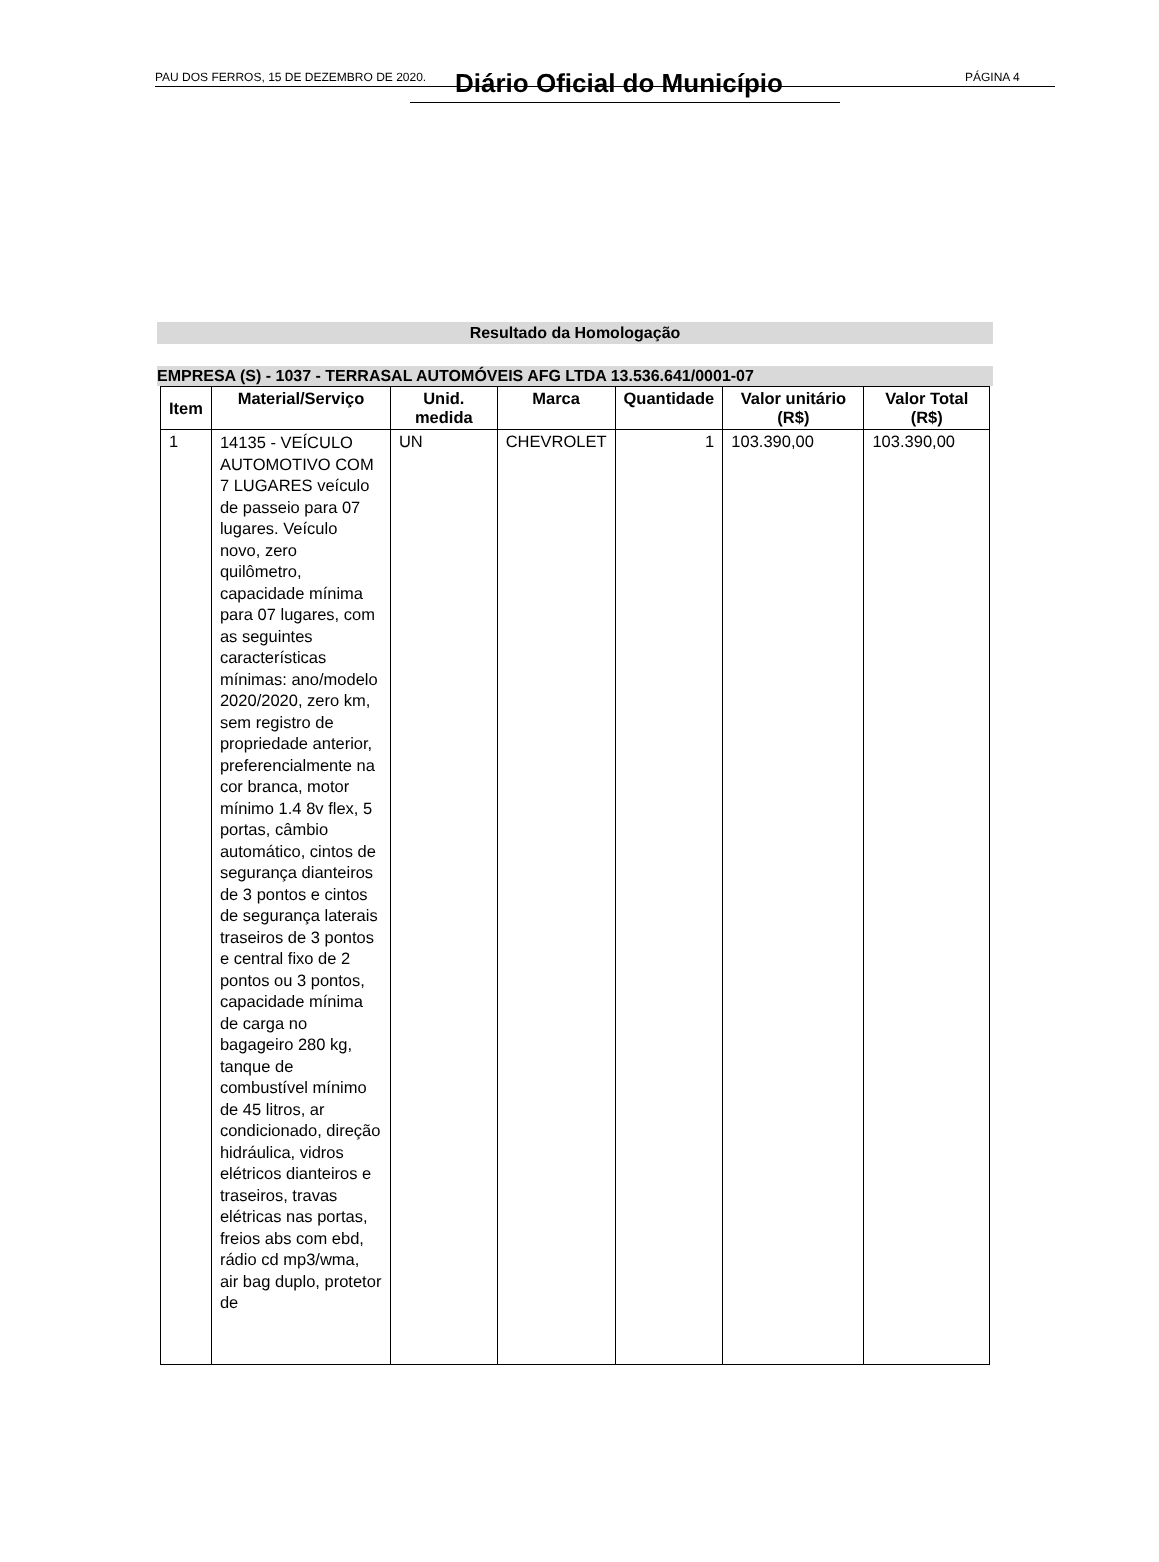PAU DOS FERROS, 15 DE DEZEMBRO DE 2020. Diário Oficial do Município PÁGINA 4
Resultado da Homologação
EMPRESA (S) - 1037 - TERRASAL AUTOMÓVEIS AFG LTDA 13.536.641/0001-07
| Item | Material/Serviço | Unid. medida | Marca | Quantidade | Valor unitário (R$) | Valor Total (R$) |
| --- | --- | --- | --- | --- | --- | --- |
| 1 | 14135 - VEÍCULO AUTOMOTIVO COM 7 LUGARES veículo de passeio para 07 lugares. Veículo novo, zero quilômetro, capacidade mínima para 07 lugares, com as seguintes características mínimas: ano/modelo 2020/2020, zero km, sem registro de propriedade anterior, preferencialmente na cor branca, motor mínimo 1.4 8v flex, 5 portas, câmbio automático, cintos de segurança dianteiros de 3 pontos e cintos de segurança laterais traseiros de 3 pontos e central fixo de 2 pontos ou 3 pontos, capacidade mínima de carga no bagageiro 280 kg, tanque de combustível mínimo de 45 litros, ar condicionado, direção hidráulica, vidros elétricos dianteiros e traseiros, travas elétricas nas portas, freios abs com ebd, rádio cd mp3/wma, air bag duplo, protetor de | UN | CHEVROLET | 1 | 103.390,00 | 103.390,00 |